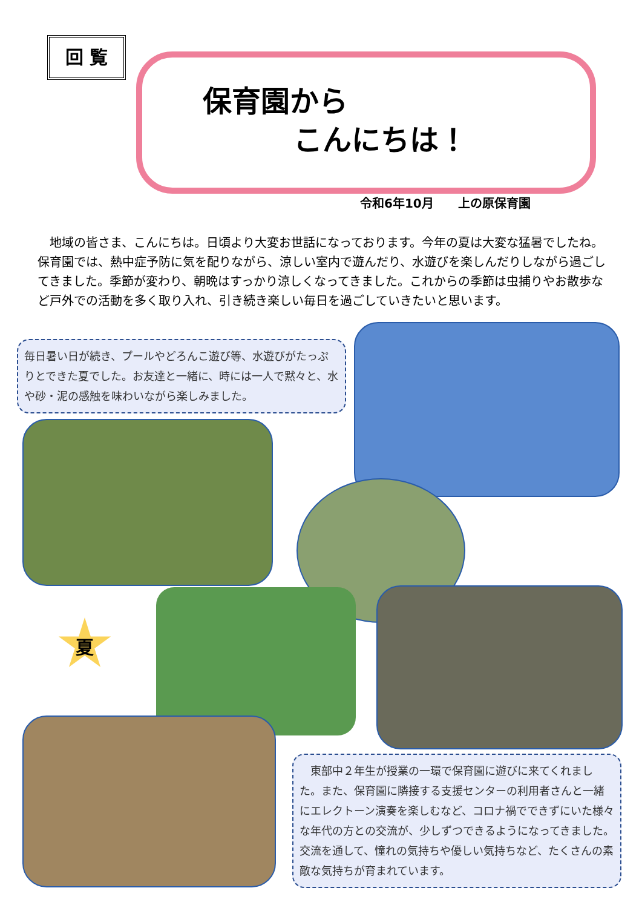回 覧
保育園から
こんにちは！
令和6年10月　　上の原保育園
　地域の皆さま、こんにちは。日頃より大変お世話になっております。今年の夏は大変な猛暑でしたね。保育園では、熱中症予防に気を配りながら、涼しい室内で遊んだり、水遊びを楽しんだりしながら過ごしてきました。季節が変わり、朝晩はすっかり涼しくなってきました。これからの季節は虫捕りやお散歩など戸外での活動を多く取り入れ、引き続き楽しい毎日を過ごしていきたいと思います。
毎日暑い日が続き、プールやどろんこ遊び等、水遊びがたっぷりとできた夏でした。お友達と一緒に、時には一人で黙々と、水や砂・泥の感触を味わいながら楽しみました。
夏
　東部中２年生が授業の一環で保育園に遊びに来てくれました。また、保育園に隣接する支援センターの利用者さんと一緒にエレクトーン演奏を楽しむなど、コロナ禍でできずにいた様々な年代の方との交流が、少しずつできるようになってきました。交流を通して、憧れの気持ちや優しい気持ちなど、たくさんの素敵な気持ちが育まれています。